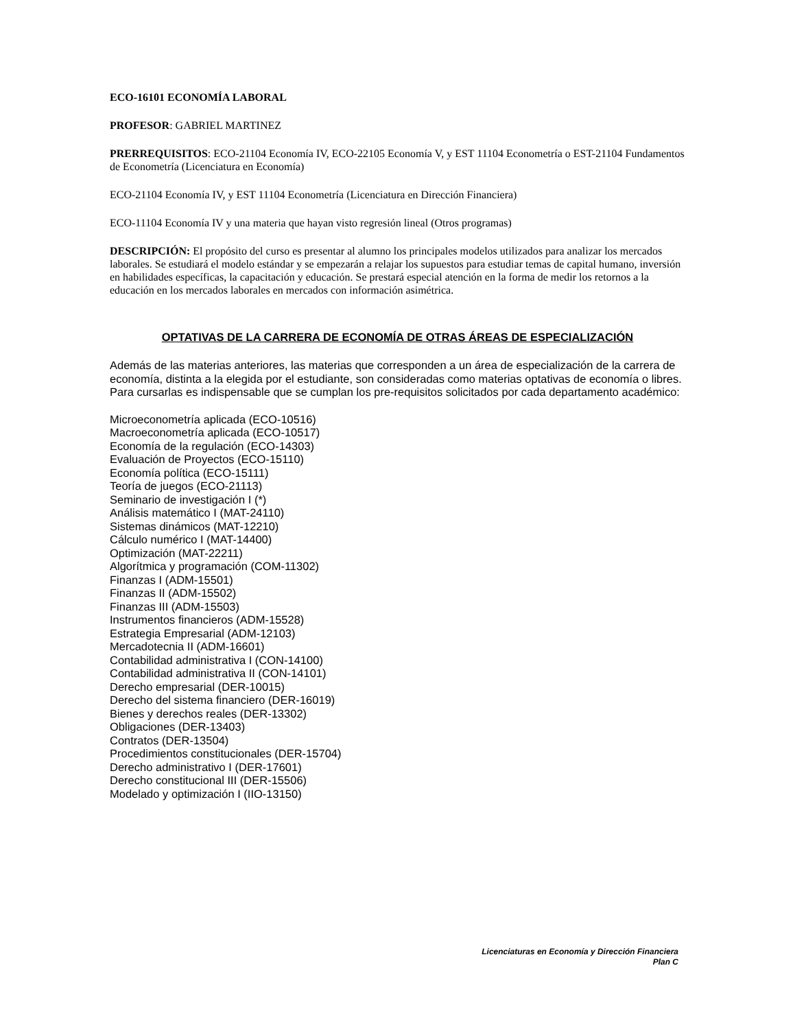ECO-16101 ECONOMÍA LABORAL
PROFESOR: GABRIEL MARTINEZ
PRERREQUISITOS: ECO-21104 Economía IV, ECO-22105 Economía V, y EST 11104 Econometría o EST-21104 Fundamentos de Econometría (Licenciatura en Economía)
ECO-21104 Economía IV, y EST 11104 Econometría (Licenciatura en Dirección Financiera)
ECO-11104 Economía IV y una materia que hayan visto regresión lineal (Otros programas)
DESCRIPCIÓN: El propósito del curso es presentar al alumno los principales modelos utilizados para analizar los mercados laborales. Se estudiará el modelo estándar y se empezarán a relajar los supuestos para estudiar temas de capital humano, inversión en habilidades específicas, la capacitación y educación. Se prestará especial atención en la forma de medir los retornos a la educación en los mercados laborales en mercados con información asimétrica.
OPTATIVAS DE LA CARRERA DE ECONOMÍA DE OTRAS ÁREAS DE ESPECIALIZACIÓN
Además de las materias anteriores, las materias que corresponden a un área de especialización de la carrera de economía, distinta a la elegida por el estudiante, son consideradas como materias optativas de economía o libres. Para cursarlas es indispensable que se cumplan los pre-requisitos solicitados por cada departamento académico:
Microeconometría aplicada (ECO-10516)
Macroeconometría aplicada (ECO-10517)
Economía de la regulación (ECO-14303)
Evaluación de Proyectos (ECO-15110)
Economía política (ECO-15111)
Teoría de juegos (ECO-21113)
Seminario de investigación I (*)
Análisis matemático I (MAT-24110)
Sistemas dinámicos (MAT-12210)
Cálculo numérico I (MAT-14400)
Optimización (MAT-22211)
Algorítmica y programación (COM-11302)
Finanzas I (ADM-15501)
Finanzas II (ADM-15502)
Finanzas III (ADM-15503)
Instrumentos financieros (ADM-15528)
Estrategia Empresarial (ADM-12103)
Mercadotecnia II (ADM-16601)
Contabilidad administrativa I (CON-14100)
Contabilidad administrativa II (CON-14101)
Derecho empresarial (DER-10015)
Derecho del sistema financiero (DER-16019)
Bienes y derechos reales (DER-13302)
Obligaciones (DER-13403)
Contratos (DER-13504)
Procedimientos constitucionales (DER-15704)
Derecho administrativo I (DER-17601)
Derecho constitucional III (DER-15506)
Modelado y optimización I (IIO-13150)
Licenciaturas en Economía y Dirección Financiera
Plan C